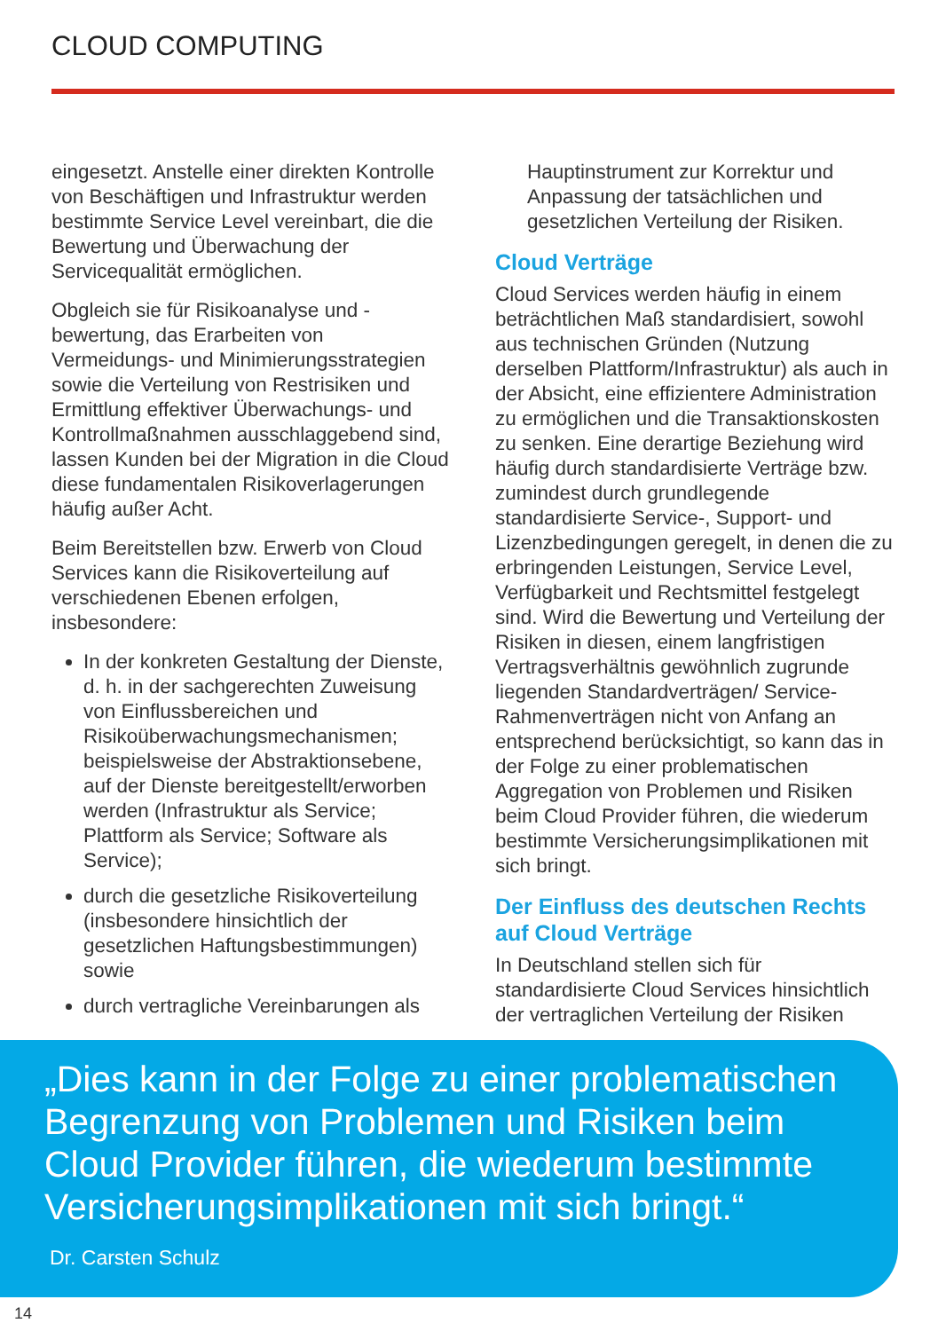CLOUD COMPUTING
eingesetzt. Anstelle einer direkten Kontrolle von Beschäftigen und Infrastruktur werden bestimmte Service Level vereinbart, die die Bewertung und Überwachung der Servicequalität ermöglichen.
Obgleich sie für Risikoanalyse und -bewertung, das Erarbeiten von Vermeidungs- und Minimierungsstrategien sowie die Verteilung von Restrisiken und Ermittlung effektiver Überwachungs- und Kontrollmaßnahmen ausschlaggebend sind, lassen Kunden bei der Migration in die Cloud diese fundamentalen Risikoverlagerungen häufig außer Acht.
Beim Bereitstellen bzw. Erwerb von Cloud Services kann die Risikoverteilung auf verschiedenen Ebenen erfolgen, insbesondere:
In der konkreten Gestaltung der Dienste, d. h. in der sachgerechten Zuweisung von Einflussbereichen und Risikoüberwachungsmechanismen; beispielsweise der Abstraktionsebene, auf der Dienste bereitgestellt/erworben werden (Infrastruktur als Service; Plattform als Service; Software als Service);
durch die gesetzliche Risikoverteilung (insbesondere hinsichtlich der gesetzlichen Haftungsbestimmungen) sowie
durch vertragliche Vereinbarungen als
Hauptinstrument zur Korrektur und Anpassung der tatsächlichen und gesetzlichen Verteilung der Risiken.
Cloud Verträge
Cloud Services werden häufig in einem beträchtlichen Maß standardisiert, sowohl aus technischen Gründen (Nutzung derselben Plattform/Infrastruktur) als auch in der Absicht, eine effizientere Administration zu ermöglichen und die Transaktionskosten zu senken. Eine derartige Beziehung wird häufig durch standardisierte Verträge bzw. zumindest durch grundlegende standardisierte Service-, Support- und Lizenzbedingungen geregelt, in denen die zu erbringenden Leistungen, Service Level, Verfügbarkeit und Rechtsmittel festgelegt sind. Wird die Bewertung und Verteilung der Risiken in diesen, einem langfristigen Vertragsverhältnis gewöhnlich zugrunde liegenden Standardverträgen/ Service-Rahmenverträgen nicht von Anfang an entsprechend berücksichtigt, so kann das in der Folge zu einer problematischen Aggregation von Problemen und Risiken beim Cloud Provider führen, die wiederum bestimmte Versicherungsimplikationen mit sich bringt.
Der Einfluss des deutschen Rechts auf Cloud Verträge
In Deutschland stellen sich für standardisierte Cloud Services hinsichtlich der vertraglichen Verteilung der Risiken
„Dies kann in der Folge zu einer problematischen Begrenzung von Problemen und Risiken beim Cloud Provider führen, die wiederum bestimmte Versicherungsimplikationen mit sich bringt.“
Dr. Carsten Schulz
14